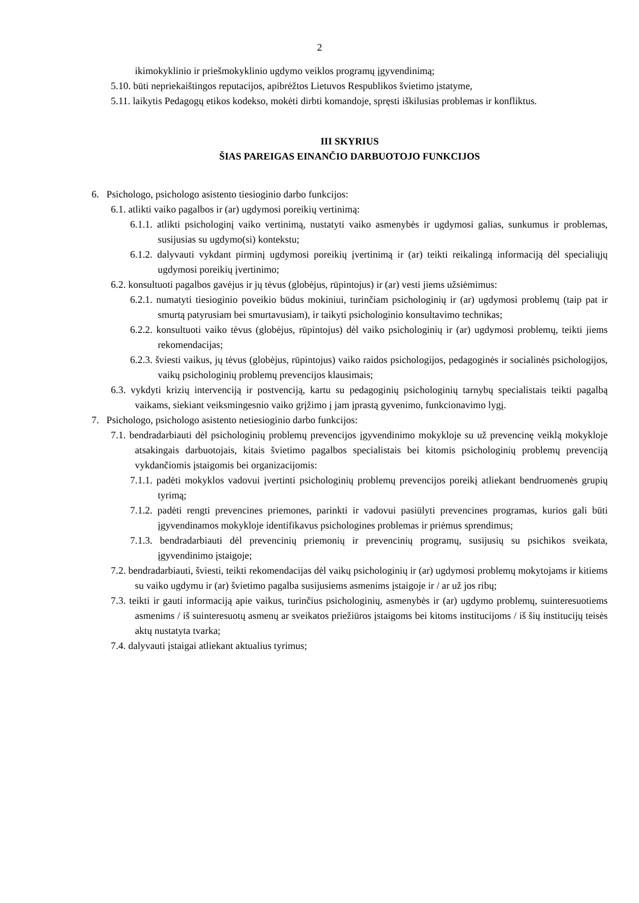2
ikimokyklinio ir priešmokyklinio ugdymo veiklos programų įgyvendinimą;
5.10. būti nepriekaištingos reputacijos, apibrėžtos Lietuvos Respublikos švietimo įstatyme,
5.11. laikytis Pedagogų etikos kodekso, mokėti dirbti komandoje, spręsti iškilusias problemas ir konfliktus.
III SKYRIUS
ŠIAS PAREIGAS EINANČIO DARBUOTOJO FUNKCIJOS
6. Psichologo, psichologo asistento tiesioginio darbo funkcijos:
6.1. atlikti vaiko pagalbos ir (ar) ugdymosi poreikių vertinimą:
6.1.1. atlikti psichologinį vaiko vertinimą, nustatyti vaiko asmenybės ir ugdymosi galias, sunkumus ir problemas, susijusias su ugdymo(si) kontekstu;
6.1.2. dalyvauti vykdant pirminį ugdymosi poreikių įvertinimą ir (ar) teikti reikalingą informaciją dėl specialiųjų ugdymosi poreikių įvertinimo;
6.2. konsultuoti pagalbos gavėjus ir jų tėvus (globėjus, rūpintojus) ir (ar) vesti jiems užsiėmimus:
6.2.1. numatyti tiesioginio poveikio būdus mokiniui, turinčiam psichologinių ir (ar) ugdymosi problemų (taip pat ir smurtą patyrusiam bei smurtavusiam), ir taikyti psichologinio konsultavimo technikas;
6.2.2. konsultuoti vaiko tėvus (globėjus, rūpintojus) dėl vaiko psichologinių ir (ar) ugdymosi problemų, teikti jiems rekomendacijas;
6.2.3. šviesti vaikus, jų tėvus (globėjus, rūpintojus) vaiko raidos psichologijos, pedagoginės ir socialinės psichologijos, vaikų psichologinių problemų prevencijos klausimais;
6.3. vykdyti krizių intervenciją ir postvenciją, kartu su pedagoginių psichologinių tarnybų specialistais teikti pagalbą vaikams, siekiant veiksmingesnio vaiko grįžimo į jam įprastą gyvenimo, funkcionavimo lygį.
7. Psichologo, psichologo asistento netiesioginio darbo funkcijos:
7.1. bendradarbiauti dėl psichologinių problemų prevencijos įgyvendinimo mokykloje su už prevencinę veiklą mokykloje atsakingais darbuotojais, kitais švietimo pagalbos specialistais bei kitomis psichologinių problemų prevenciją vykdančiomis įstaigomis bei organizacijomis:
7.1.1. padėti mokyklos vadovui įvertinti psichologinių problemų prevencijos poreikį atliekant bendruomenės grupių tyrimą;
7.1.2. padėti rengti prevencines priemones, parinkti ir vadovui pasiūlyti prevencines programas, kurios gali būti įgyvendinamos mokykloje identifikavus psichologines problemas ir priėmus sprendimus;
7.1.3. bendradarbiauti dėl prevencinių priemonių ir prevencinių programų, susijusių su psichikos sveikata, įgyvendinimo įstaigoje;
7.2. bendradarbiauti, šviesti, teikti rekomendacijas dėl vaikų psichologinių ir (ar) ugdymosi problemų mokytojams ir kitiems su vaiko ugdymu ir (ar) švietimo pagalba susijusiems asmenims įstaigoje ir / ar už jos ribų;
7.3. teikti ir gauti informaciją apie vaikus, turinčius psichologinių, asmenybės ir (ar) ugdymo problemų, suinteresuotiems asmenims / iš suinteresuotų asmenų ar sveikatos priežiūros įstaigoms bei kitoms institucijoms / iš šių institucijų teisės aktų nustatyta tvarka;
7.4. dalyvauti įstaigai atliekant aktualius tyrimus;